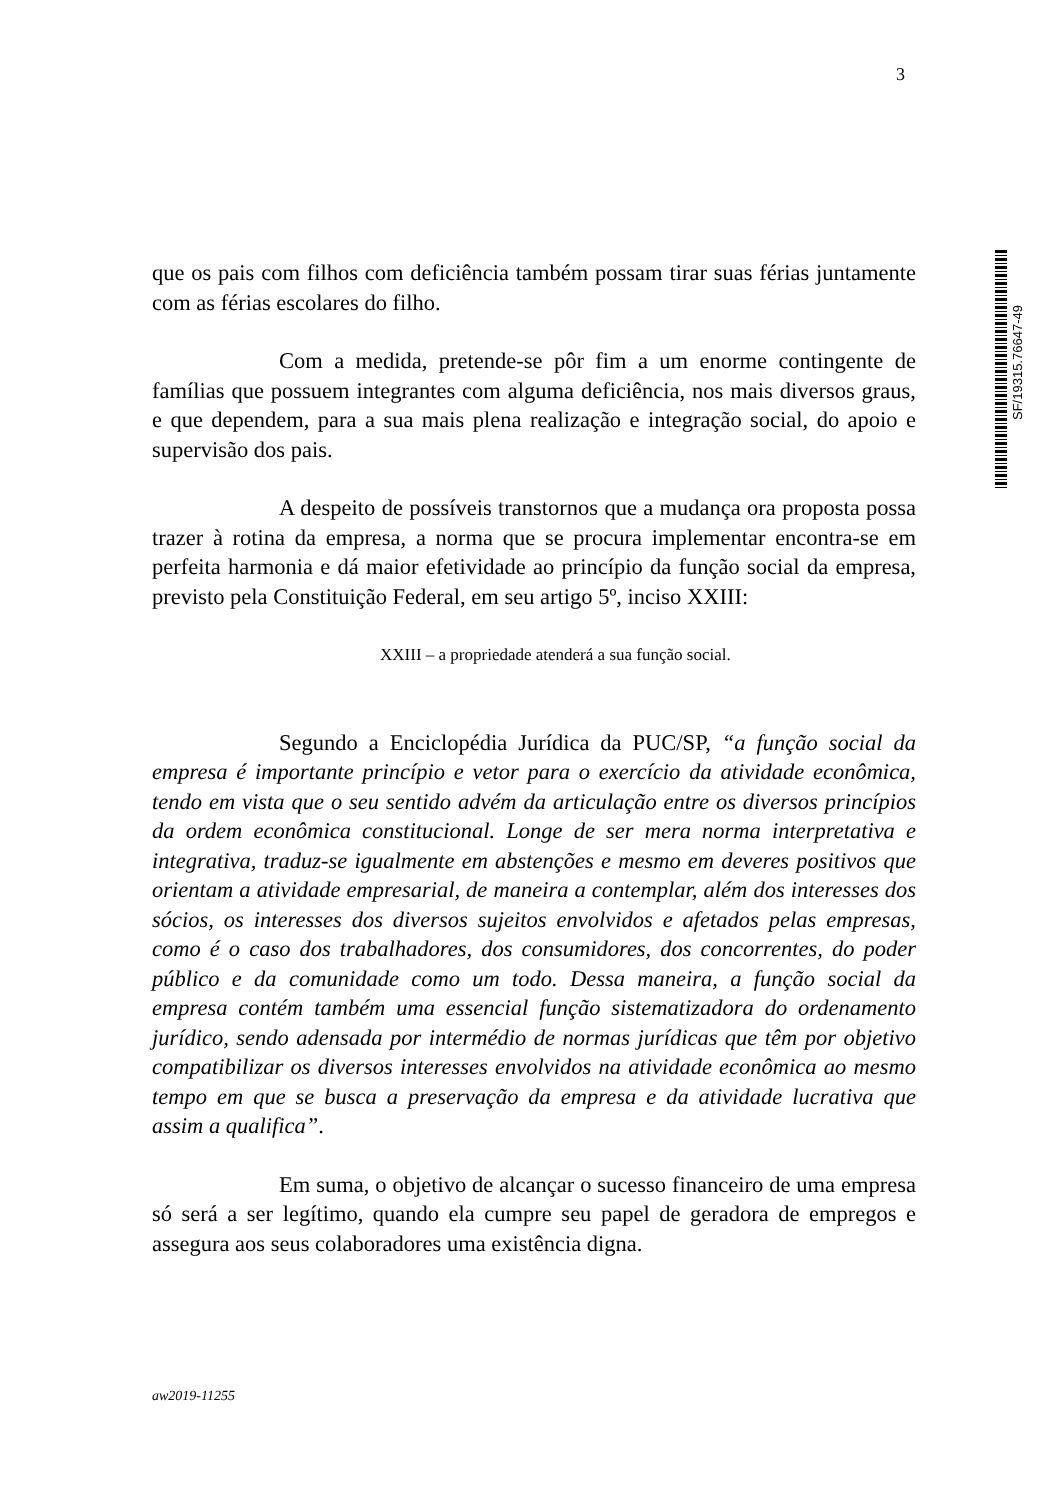3
SF/19315.76647-49
que os pais com filhos com deficiência também possam tirar suas férias juntamente com as férias escolares do filho.
Com a medida, pretende-se pôr fim a um enorme contingente de famílias que possuem integrantes com alguma deficiência, nos mais diversos graus, e que dependem, para a sua mais plena realização e integração social, do apoio e supervisão dos pais.
A despeito de possíveis transtornos que a mudança ora proposta possa trazer à rotina da empresa, a norma que se procura implementar encontra-se em perfeita harmonia e dá maior efetividade ao princípio da função social da empresa, previsto pela Constituição Federal, em seu artigo 5º, inciso XXIII:
XXIII – a propriedade atenderá a sua função social.
Segundo a Enciclopédia Jurídica da PUC/SP, “a função social da empresa é importante princípio e vetor para o exercício da atividade econômica, tendo em vista que o seu sentido advém da articulação entre os diversos princípios da ordem econômica constitucional. Longe de ser mera norma interpretativa e integrativa, traduz-se igualmente em abstenções e mesmo em deveres positivos que orientam a atividade empresarial, de maneira a contemplar, além dos interesses dos sócios, os interesses dos diversos sujeitos envolvidos e afetados pelas empresas, como é o caso dos trabalhadores, dos consumidores, dos concorrentes, do poder público e da comunidade como um todo. Dessa maneira, a função social da empresa contém também uma essencial função sistematizadora do ordenamento jurídico, sendo adensada por intermédio de normas jurídicas que têm por objetivo compatibilizar os diversos interesses envolvidos na atividade econômica ao mesmo tempo em que se busca a preservação da empresa e da atividade lucrativa que assim a qualifica”.
Em suma, o objetivo de alcançar o sucesso financeiro de uma empresa só será a ser legítimo, quando ela cumpre seu papel de geradora de empregos e assegura aos seus colaboradores uma existência digna.
aw2019-11255